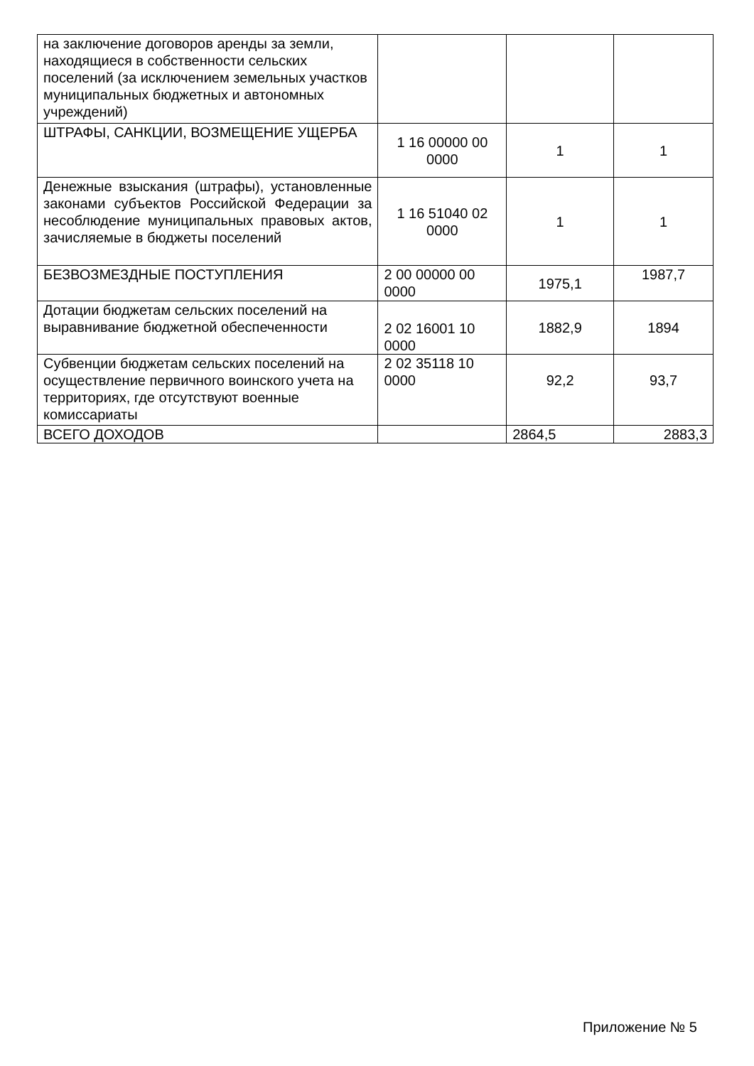| на заключение договоров аренды за земли, находящиеся в собственности сельских поселений (за исключением земельных участков муниципальных бюджетных и автономных учреждений) | | | |
| ШТРАФЫ, САНКЦИИ, ВОЗМЕЩЕНИЕ УЩЕРБА | 1 16 00000 00 0000 | 1 | 1 |
| Денежные взыскания (штрафы), установленные законами субъектов Российской Федерации за несоблюдение муниципальных правовых актов, зачисляемые в бюджеты поселений | 1 16 51040 02 0000 | 1 | 1 |
| БЕЗВОЗМЕЗДНЫЕ ПОСТУПЛЕНИЯ | 2 00 00000 00 0000 | 1975,1 | 1987,7 |
| Дотации бюджетам сельских поселений на выравнивание бюджетной обеспеченности | 2 02 16001 10 0000 | 1882,9 | 1894 |
| Субвенции бюджетам сельских поселений на осуществление первичного воинского учета на территориях, где отсутствуют военные комиссариаты | 2 02 35118 10 0000 | 92,2 | 93,7 |
| ВСЕГО ДОХОДОВ | | 2864,5 | 2883,3 |
Приложение № 5